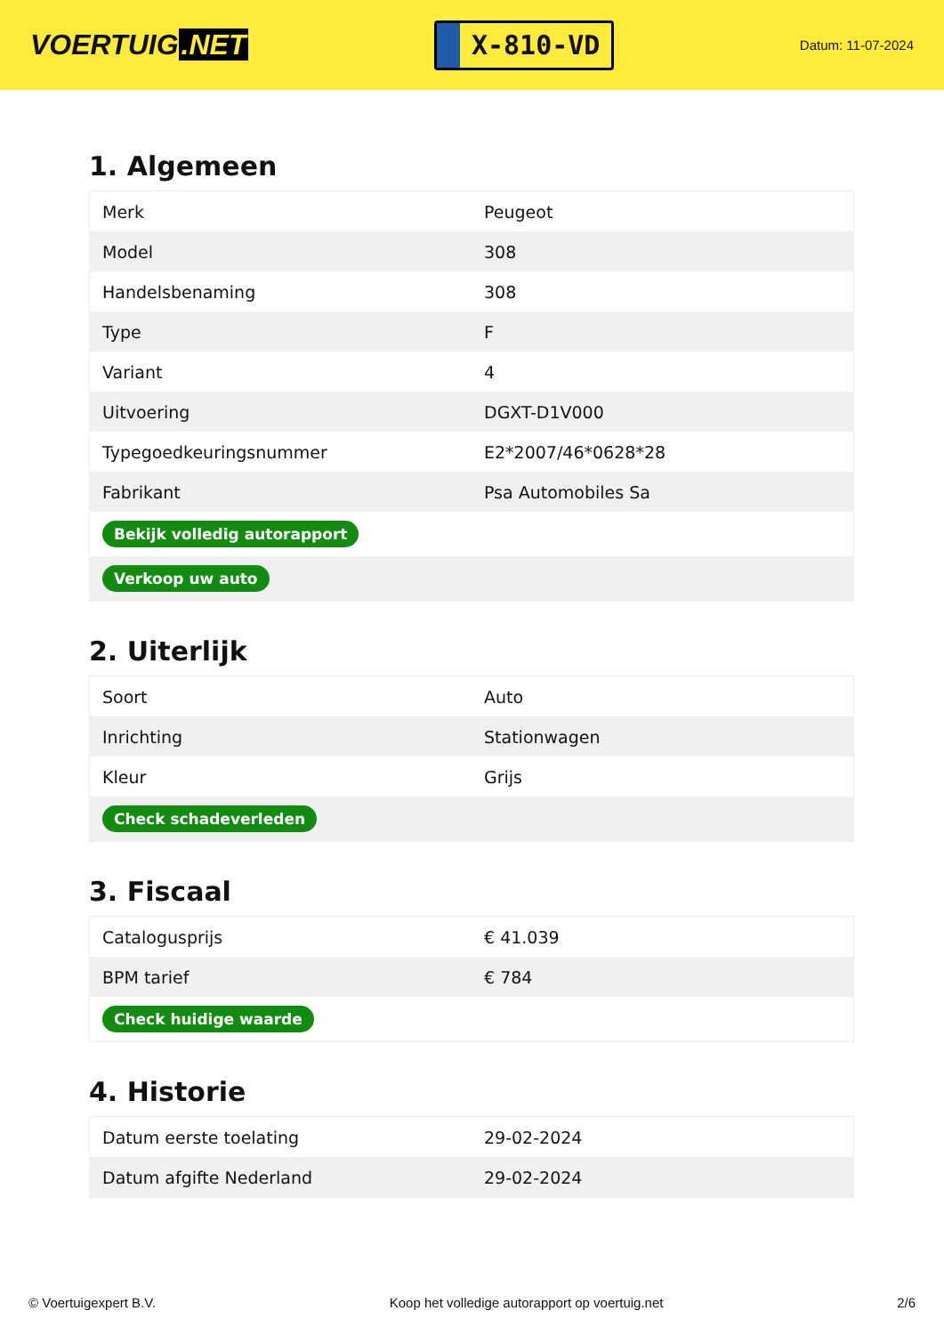VOERTUIG.NET
X-810-VD
Datum: 11-07-2024
1. Algemeen
| Merk | Peugeot |
| Model | 308 |
| Handelsbenaming | 308 |
| Type | F |
| Variant | 4 |
| Uitvoering | DGXT-D1V000 |
| Typegoedkeuringsnummer | E2*2007/46*0628*28 |
| Fabrikant | Psa Automobiles Sa |
| Bekijk volledig autorapport | |
| Verkoop uw auto | |
2. Uiterlijk
| Soort | Auto |
| Inrichting | Stationwagen |
| Kleur | Grijs |
| Check schadeverleden | |
3. Fiscaal
| Catalogusprijs | € 41.039 |
| BPM tarief | € 784 |
| Check huidige waarde | |
4. Historie
| Datum eerste toelating | 29-02-2024 |
| Datum afgifte Nederland | 29-02-2024 |
© Voertuigexpert B.V. Koop het volledige autorapport op voertuig.net 2/6